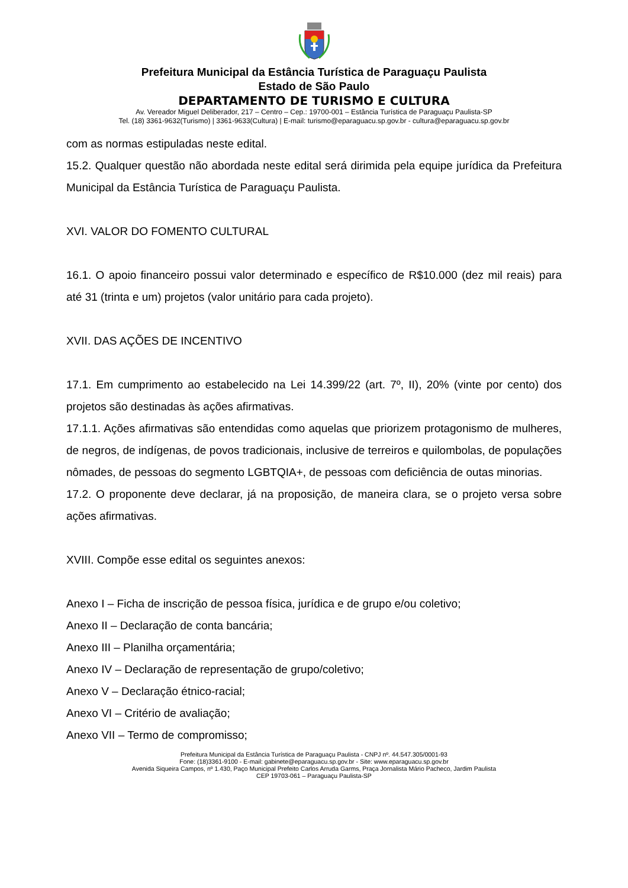Prefeitura Municipal da Estância Turística de Paraguaçu Paulista
Estado de São Paulo
DEPARTAMENTO DE TURISMO E CULTURA
Av. Vereador Miguel Deliberador, 217 – Centro – Cep.: 19700-001 – Estância Turística de Paraguaçu Paulista-SP
Tel. (18) 3361-9632(Turismo) | 3361-9633(Cultura) | E-mail: turismo@eparaguacu.sp.gov.br - cultura@eparaguacu.sp.gov.br
com as normas estipuladas neste edital.
15.2. Qualquer questão não abordada neste edital será dirimida pela equipe jurídica da Prefeitura Municipal da Estância Turística de Paraguaçu Paulista.
XVI. VALOR DO FOMENTO CULTURAL
16.1. O apoio financeiro possui valor determinado e específico de R$10.000 (dez mil reais) para até 31 (trinta e um) projetos (valor unitário para cada projeto).
XVII. DAS AÇÕES DE INCENTIVO
17.1. Em cumprimento ao estabelecido na Lei 14.399/22 (art. 7º, II), 20% (vinte por cento) dos projetos são destinadas às ações afirmativas.
17.1.1. Ações afirmativas são entendidas como aquelas que priorizem protagonismo de mulheres, de negros, de indígenas, de povos tradicionais, inclusive de terreiros e quilombolas, de populações nômades, de pessoas do segmento LGBTQIA+, de pessoas com deficiência de outas minorias.
17.2. O proponente deve declarar, já na proposição, de maneira clara, se o projeto versa sobre ações afirmativas.
XVIII. Compõe esse edital os seguintes anexos:
Anexo I – Ficha de inscrição de pessoa física, jurídica e de grupo e/ou coletivo;
Anexo II – Declaração de conta bancária;
Anexo III – Planilha orçamentária;
Anexo IV – Declaração de representação de grupo/coletivo;
Anexo V – Declaração étnico-racial;
Anexo VI – Critério de avaliação;
Anexo VII – Termo de compromisso;
Prefeitura Municipal da Estância Turística de Paraguaçu Paulista - CNPJ nº. 44.547.305/0001-93
Fone: (18)3361-9100 - E-mail: gabinete@eparaguacu.sp.gov.br - Site: www.eparaguacu.sp.gov.br
Avenida Siqueira Campos, nº 1.430, Paço Municipal Prefeito Carlos Arruda Garms, Praça Jornalista Mário Pacheco, Jardim Paulista
CEP 19703-061 – Paraguaçu Paulista-SP